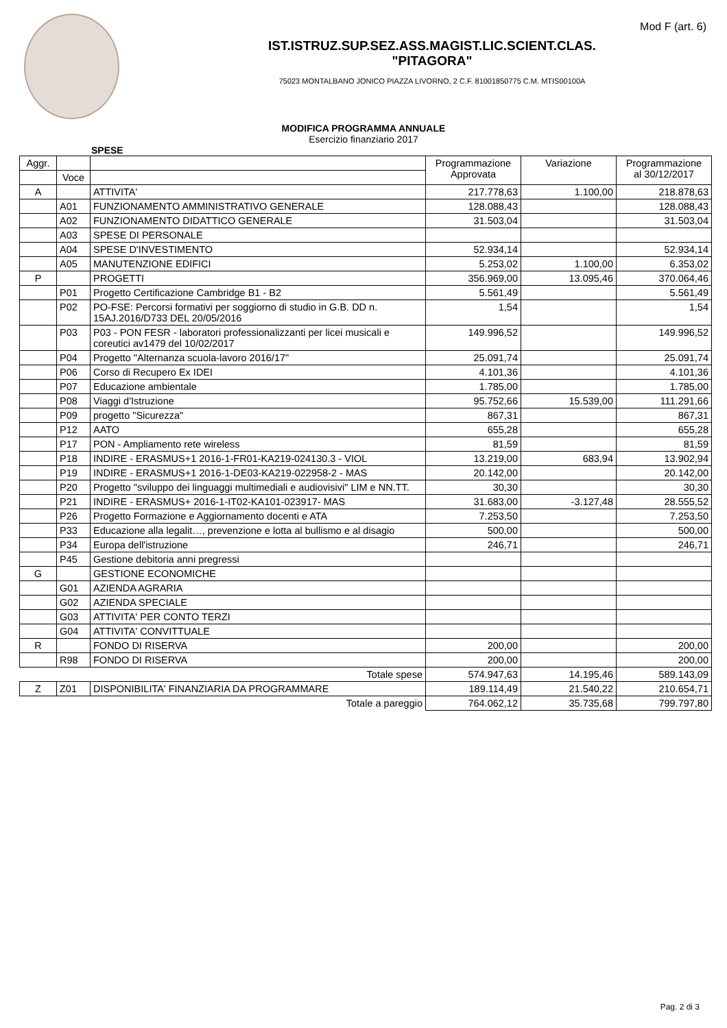Mod F (art. 6)
IST.ISTRUZ.SUP.SEZ.ASS.MAGIST.LIC.SCIENT.CLAS.
"PITAGORA"
75023 MONTALBANO JONICO PIAZZA LIVORNO, 2 C.F. 81001850775 C.M. MTIS00100A
MODIFICA PROGRAMMA ANNUALE
Esercizio finanziario 2017
SPESE
| Aggr. | | | Programmazione Approvata | Variazione | Programmazione al 30/12/2017 |
| --- | --- | --- | --- | --- | --- |
| | Voce | | | | |
| A | | ATTIVITA' | 217.778,63 | 1.100,00 | 218.878,63 |
| | A01 | FUNZIONAMENTO AMMINISTRATIVO GENERALE | 128.088,43 | | 128.088,43 |
| | A02 | FUNZIONAMENTO DIDATTICO GENERALE | 31.503,04 | | 31.503,04 |
| | A03 | SPESE DI PERSONALE | | | |
| | A04 | SPESE D'INVESTIMENTO | 52.934,14 | | 52.934,14 |
| | A05 | MANUTENZIONE EDIFICI | 5.253,02 | 1.100,00 | 6.353,02 |
| P | | PROGETTI | 356.969,00 | 13.095,46 | 370.064,46 |
| | P01 | Progetto Certificazione Cambridge B1 - B2 | 5.561,49 | | 5.561,49 |
| | P02 | PO-FSE: Percorsi formativi per soggiorno di studio in G.B. DD n. 15AJ.2016/D733 DEL 20/05/2016 | 1,54 | | 1,54 |
| | P03 | P03 - PON FESR - laboratori professionalizzanti per licei musicali e coreutici av1479 del 10/02/2017 | 149.996,52 | | 149.996,52 |
| | P04 | Progetto "Alternanza scuola-lavoro 2016/17" | 25.091,74 | | 25.091,74 |
| | P06 | Corso di Recupero Ex IDEI | 4.101,36 | | 4.101,36 |
| | P07 | Educazione ambientale | 1.785,00 | | 1.785,00 |
| | P08 | Viaggi d'Istruzione | 95.752,66 | 15.539,00 | 111.291,66 |
| | P09 | progetto "Sicurezza" | 867,31 | | 867,31 |
| | P12 | AATO | 655,28 | | 655,28 |
| | P17 | PON - Ampliamento rete wireless | 81,59 | | 81,59 |
| | P18 | INDIRE - ERASMUS+1 2016-1-FR01-KA219-024130.3 - VIOL | 13.219,00 | 683,94 | 13.902,94 |
| | P19 | INDIRE - ERASMUS+1 2016-1-DE03-KA219-022958-2 - MAS | 20.142,00 | | 20.142,00 |
| | P20 | Progetto "sviluppo dei linguaggi multimediali e audiovisivi" LIM e NN.TT. | 30,30 | | 30,30 |
| | P21 | INDIRE - ERASMUS+ 2016-1-IT02-KA101-023917- MAS | 31.683,00 | -3.127,48 | 28.555,52 |
| | P26 | Progetto Formazione e Aggiornamento docenti e ATA | 7.253,50 | | 7.253,50 |
| | P33 | Educazione alla legalit…, prevenzione e lotta al bullismo e al disagio | 500,00 | | 500,00 |
| | P34 | Europa dell'istruzione | 246,71 | | 246,71 |
| | P45 | Gestione debitoria anni pregressi | | | |
| G | | GESTIONE ECONOMICHE | | | |
| | G01 | AZIENDA AGRARIA | | | |
| | G02 | AZIENDA SPECIALE | | | |
| | G03 | ATTIVITA' PER CONTO TERZI | | | |
| | G04 | ATTIVITA' CONVITTUALE | | | |
| R | | FONDO DI RISERVA | 200,00 | | 200,00 |
| | R98 | FONDO DI RISERVA | 200,00 | | 200,00 |
| | | Totale spese | 574.947,63 | 14.195,46 | 589.143,09 |
| Z | Z01 | DISPONIBILITA' FINANZIARIA DA PROGRAMMARE | 189.114,49 | 21.540,22 | 210.654,71 |
| | | Totale a pareggio | 764.062,12 | 35.735,68 | 799.797,80 |
Pag. 2 di 3